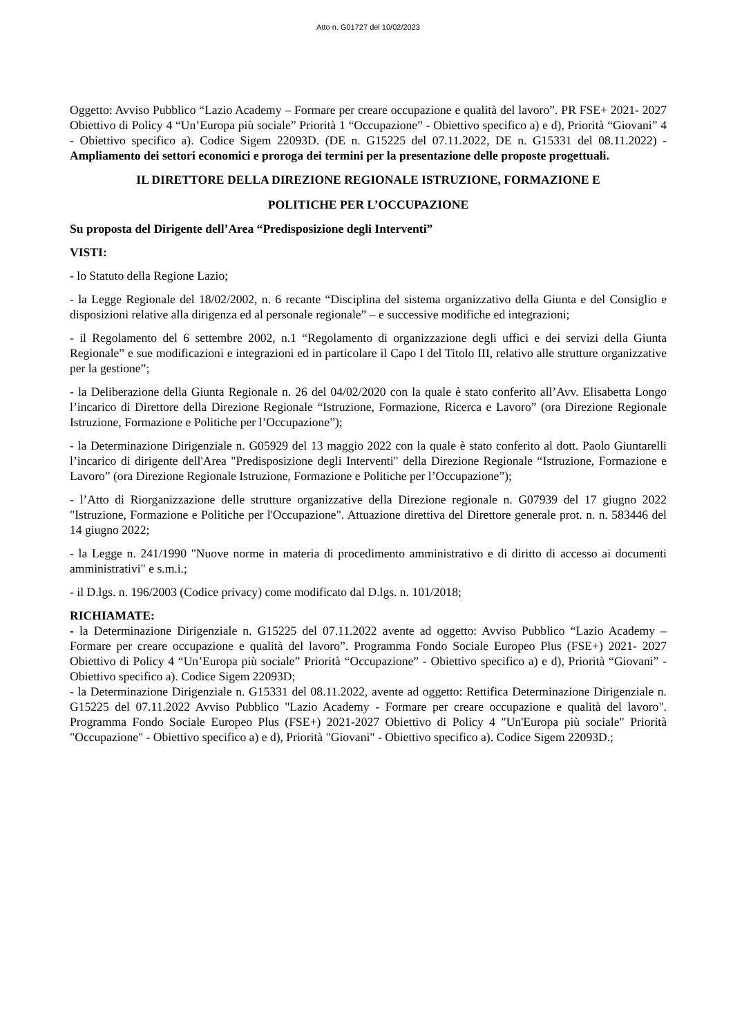Atto n. G01727 del 10/02/2023
Oggetto: Avviso Pubblico “Lazio Academy – Formare per creare occupazione e qualità del lavoro”. PR FSE+ 2021- 2027 Obiettivo di Policy 4 “Un’Europa più sociale” Priorità 1 “Occupazione” - Obiettivo specifico a) e d), Priorità “Giovani” 4 - Obiettivo specifico a). Codice Sigem 22093D. (DE n. G15225 del 07.11.2022, DE n. G15331 del 08.11.2022) - Ampliamento dei settori economici e proroga dei termini per la presentazione delle proposte progettuali.
IL DIRETTORE DELLA DIREZIONE REGIONALE ISTRUZIONE, FORMAZIONE E
POLITICHE PER L’OCCUPAZIONE
Su proposta del Dirigente dell’Area “Predisposizione degli Interventi”
VISTI:
- lo Statuto della Regione Lazio;
- la Legge Regionale del 18/02/2002, n. 6 recante “Disciplina del sistema organizzativo della Giunta e del Consiglio e disposizioni relative alla dirigenza ed al personale regionale” – e successive modifiche ed integrazioni;
- il Regolamento del 6 settembre 2002, n.1 “Regolamento di organizzazione degli uffici e dei servizi della Giunta Regionale” e sue modificazioni e integrazioni ed in particolare il Capo I del Titolo III, relativo alle strutture organizzative per la gestione”;
- la Deliberazione della Giunta Regionale n. 26 del 04/02/2020 con la quale è stato conferito all’Avv. Elisabetta Longo l’incarico di Direttore della Direzione Regionale “Istruzione, Formazione, Ricerca e Lavoro” (ora Direzione Regionale Istruzione, Formazione e Politiche per l’Occupazione”);
- la Determinazione Dirigenziale n. G05929 del 13 maggio 2022 con la quale è stato conferito al dott. Paolo Giuntarelli l’incarico di dirigente dell'Area "Predisposizione degli Interventi" della Direzione Regionale “Istruzione, Formazione e Lavoro” (ora Direzione Regionale Istruzione, Formazione e Politiche per l’Occupazione”);
- l’Atto di Riorganizzazione delle strutture organizzative della Direzione regionale n. G07939 del 17 giugno 2022 "Istruzione, Formazione e Politiche per l'Occupazione". Attuazione direttiva del Direttore generale prot. n. n. 583446 del 14 giugno 2022;
- la Legge n. 241/1990 "Nuove norme in materia di procedimento amministrativo e di diritto di accesso ai documenti amministrativi" e s.m.i.;
- il D.lgs. n. 196/2003 (Codice privacy) come modificato dal D.lgs. n. 101/2018;
RICHIAMATE:
- la Determinazione Dirigenziale n. G15225 del 07.11.2022 avente ad oggetto: Avviso Pubblico “Lazio Academy – Formare per creare occupazione e qualità del lavoro”. Programma Fondo Sociale Europeo Plus (FSE+) 2021- 2027 Obiettivo di Policy 4 “Un’Europa più sociale” Priorità “Occupazione” - Obiettivo specifico a) e d), Priorità “Giovani” - Obiettivo specifico a). Codice Sigem 22093D;
- la Determinazione Dirigenziale n. G15331 del 08.11.2022, avente ad oggetto: Rettifica Determinazione Dirigenziale n. G15225 del 07.11.2022 Avviso Pubblico "Lazio Academy - Formare per creare occupazione e qualità del lavoro". Programma Fondo Sociale Europeo Plus (FSE+) 2021-2027 Obiettivo di Policy 4 "Un'Europa più sociale" Priorità "Occupazione" - Obiettivo specifico a) e d), Priorità "Giovani" - Obiettivo specifico a). Codice Sigem 22093D.;